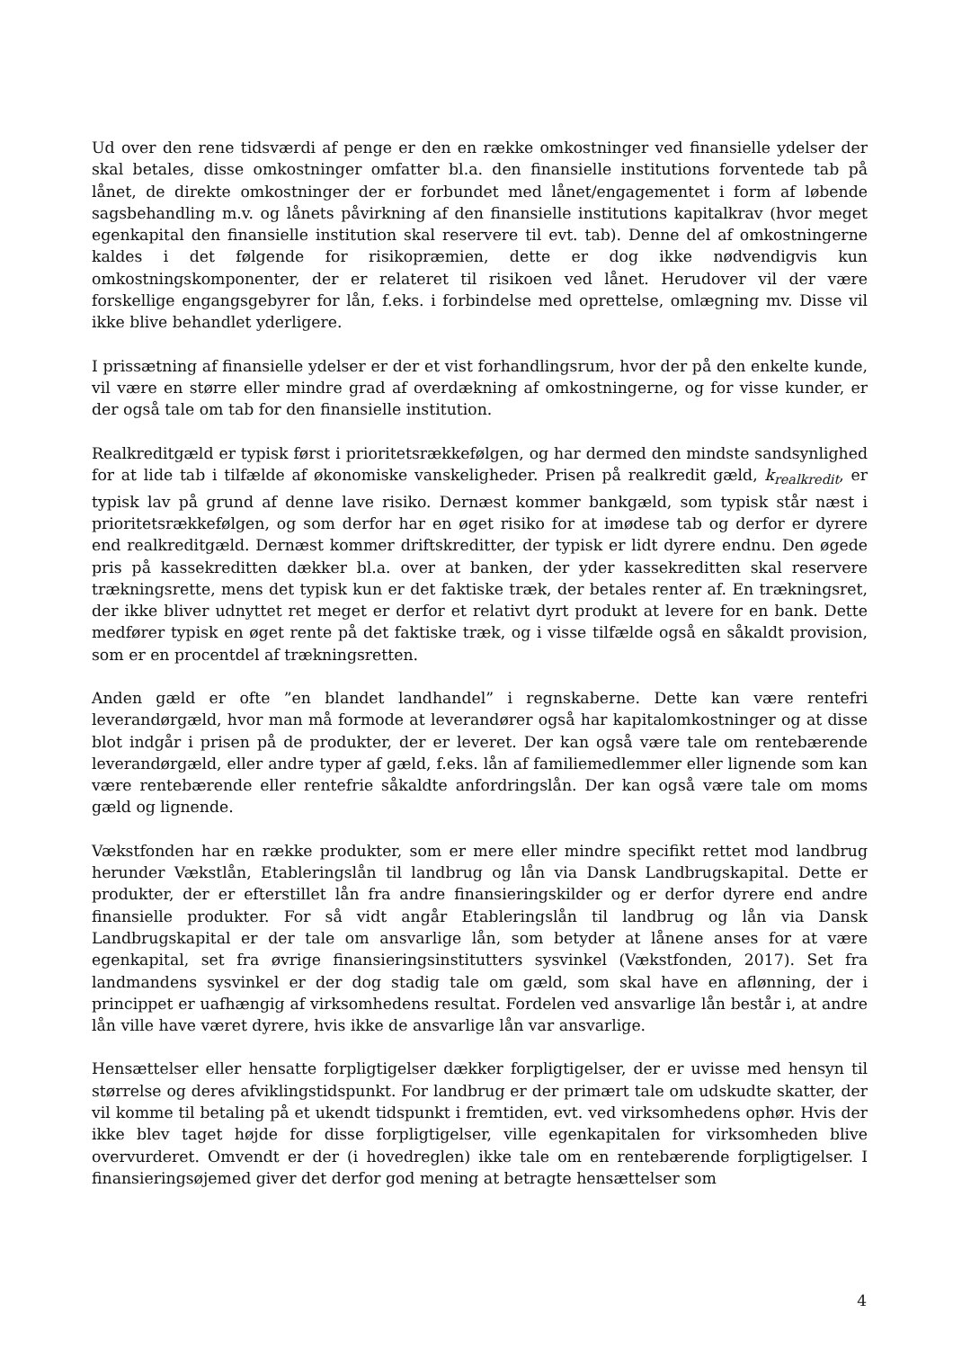Ud over den rene tidsværdi af penge er den en række omkostninger ved finansielle ydelser der skal betales, disse omkostninger omfatter bl.a. den finansielle institutions forventede tab på lånet, de direkte omkostninger der er forbundet med lånet/engagementet i form af løbende sagsbehandling m.v. og lånets påvirkning af den finansielle institutions kapitalkrav (hvor meget egenkapital den finansielle institution skal reservere til evt. tab). Denne del af omkostningerne kaldes i det følgende for risikopræmien, dette er dog ikke nødvendigvis kun omkostningskomponenter, der er relateret til risikoen ved lånet. Herudover vil der være forskellige engangsgebyrer for lån, f.eks. i forbindelse med oprettelse, omlægning mv. Disse vil ikke blive behandlet yderligere.
I prissætning af finansielle ydelser er der et vist forhandlingsrum, hvor der på den enkelte kunde, vil være en større eller mindre grad af overdækning af omkostningerne, og for visse kunder, er der også tale om tab for den finansielle institution.
Realkreditgæld er typisk først i prioritetsrækkefølgen, og har dermed den mindste sandsynlighed for at lide tab i tilfælde af økonomiske vanskeligheder. Prisen på realkredit gæld, k<sub>realkredit</sub>, er typisk lav på grund af denne lave risiko. Dernæst kommer bankgæld, som typisk står næst i prioritetsrækkefølgen, og som derfor har en øget risiko for at imødese tab og derfor er dyrere end realkreditgæld. Dernæst kommer driftskreditter, der typisk er lidt dyrere endnu. Den øgede pris på kassekreditten dækker bl.a. over at banken, der yder kassekreditten skal reservere trækningsrette, mens det typisk kun er det faktiske træk, der betales renter af. En trækningsret, der ikke bliver udnyttet ret meget er derfor et relativt dyrt produkt at levere for en bank. Dette medfører typisk en øget rente på det faktiske træk, og i visse tilfælde også en såkaldt provision, som er en procentdel af trækningsretten.
Anden gæld er ofte ”en blandet landhandel” i regnskaberne. Dette kan være rentefri leverandørgæld, hvor man må formode at leverandører også har kapitalomkostninger og at disse blot indgår i prisen på de produkter, der er leveret. Der kan også være tale om rentebærende leverandørgæld, eller andre typer af gæld, f.eks. lån af familiemedlemmer eller lignende som kan være rentebærende eller rentefrie såkaldte anfordringslån. Der kan også være tale om moms gæld og lignende.
Vækstfonden har en række produkter, som er mere eller mindre specifikt rettet mod landbrug herunder Vækstlån, Etableringslån til landbrug og lån via Dansk Landbrugskapital. Dette er produkter, der er efterstillet lån fra andre finansieringskilder og er derfor dyrere end andre finansielle produkter. For så vidt angår Etableringslån til landbrug og lån via Dansk Landbrugskapital er der tale om ansvarlige lån, som betyder at lånene anses for at være egenkapital, set fra øvrige finansieringsinstitutters sysvinkel (Vækstfonden, 2017). Set fra landmandens sysvinkel er der dog stadig tale om gæld, som skal have en aflønning, der i princippet er uafhængig af virksomhedens resultat. Fordelen ved ansvarlige lån består i, at andre lån ville have været dyrere, hvis ikke de ansvarlige lån var ansvarlige.
Hensættelser eller hensatte forpligtigelser dækker forpligtigelser, der er uvisse med hensyn til størrelse og deres afviklingstidspunkt. For landbrug er der primært tale om udskudte skatter, der vil komme til betaling på et ukendt tidspunkt i fremtiden, evt. ved virksomhedens ophør. Hvis der ikke blev taget højde for disse forpligtigelser, ville egenkapitalen for virksomheden blive overvurderet. Omvendt er der (i hovedreglen) ikke tale om en rentebærende forpligtigelser. I finansieringsøjemed giver det derfor god mening at betragte hensættelser som
4